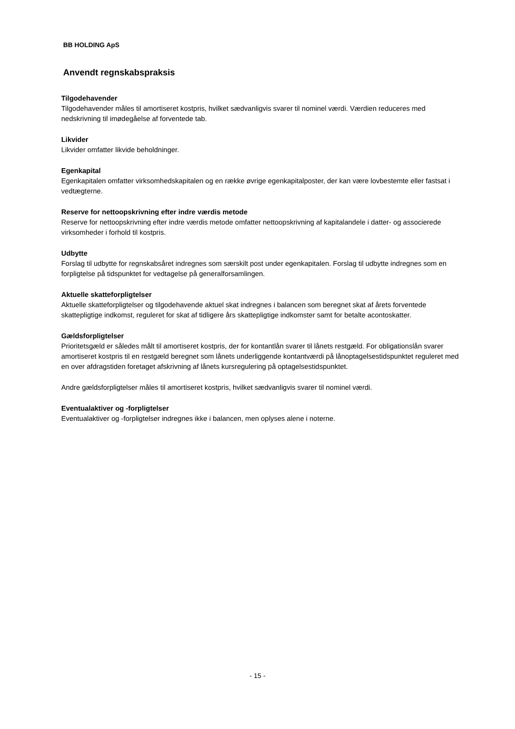BB HOLDING ApS
Anvendt regnskabspraksis
Tilgodehavender
Tilgodehavender måles til amortiseret kostpris, hvilket sædvanligvis svarer til nominel værdi. Værdien reduceres med nedskrivning til imødegåelse af forventede tab.
Likvider
Likvider omfatter likvide beholdninger.
Egenkapital
Egenkapitalen omfatter virksomhedskapitalen og en række øvrige egenkapitalposter, der kan være lovbestemte eller fastsat i vedtægterne.
Reserve for nettoopskrivning efter indre værdis metode
Reserve for nettoopskrivning efter indre værdis metode omfatter nettoopskrivning af kapitalandele i datter- og associerede virksomheder i forhold til kostpris.
Udbytte
Forslag til udbytte for regnskabsåret indregnes som særskilt post under egenkapitalen. Forslag til udbytte indregnes som en forpligtelse på tidspunktet for vedtagelse på generalforsamlingen.
Aktuelle skatteforpligtelser
Aktuelle skatteforpligtelser og tilgodehavende aktuel skat indregnes i balancen som beregnet skat af årets forventede skattepligtige indkomst, reguleret for skat af tidligere års skattepligtige indkomster samt for betalte acontoskatter.
Gældsforpligtelser
Prioritetsgæld er således målt til amortiseret kostpris, der for kontantlån svarer til lånets restgæld. For obligationslån svarer amortiseret kostpris til en restgæld beregnet som lånets underliggende kontantværdi på lånoptagelsestidspunktet reguleret med en over afdragstiden foretaget afskrivning af lånets kursregulering på optagelsestidspunktet.
Andre gældsforpligtelser måles til amortiseret kostpris, hvilket sædvanligvis svarer til nominel værdi.
Eventualaktiver og -forpligtelser
Eventualaktiver og -forpligtelser indregnes ikke i balancen, men oplyses alene i noterne.
- 15 -